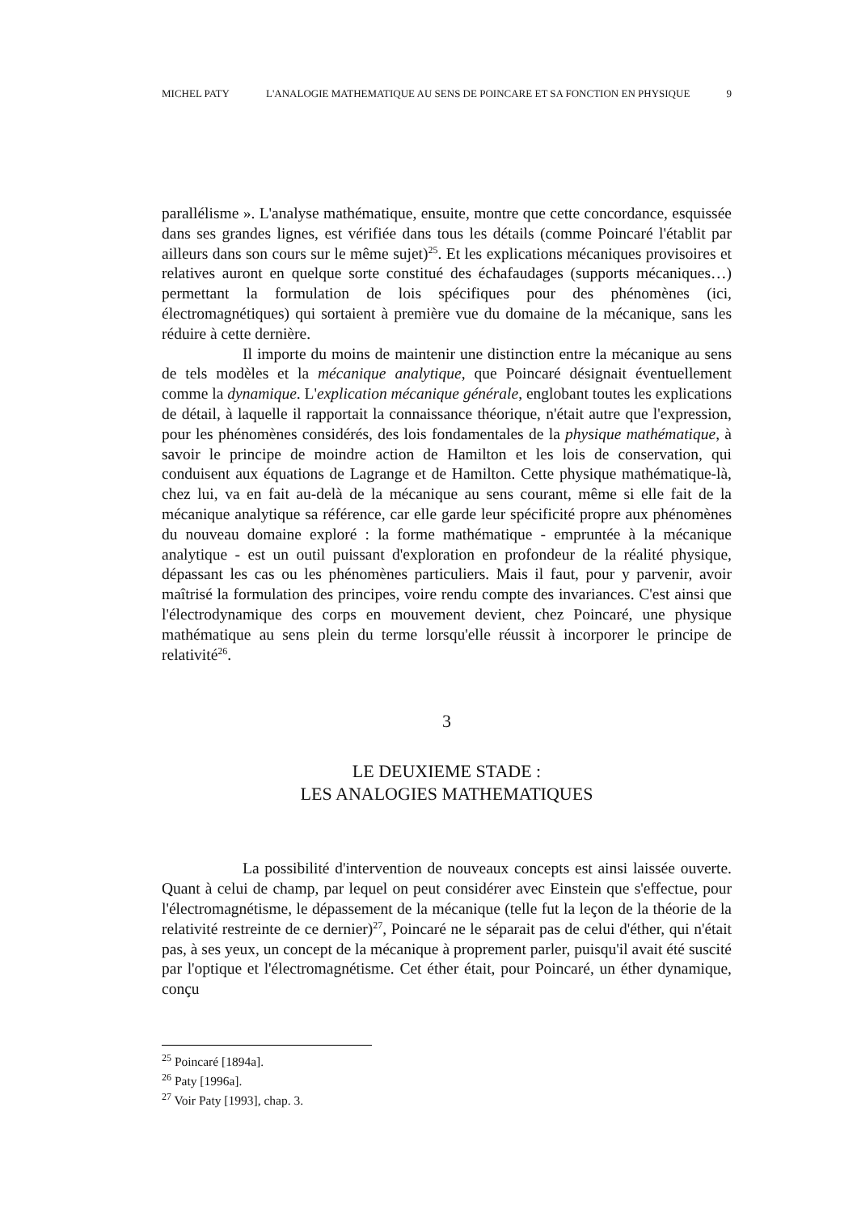MICHEL PATY L'ANALOGIE MATHEMATIQUE AU SENS DE POINCARE ET SA FONCTION EN PHYSIQUE 9
parallélisme ». L'analyse mathématique, ensuite, montre que cette concordance, esquissée dans ses grandes lignes, est vérifiée dans tous les détails (comme Poincaré l'établit par ailleurs dans son cours sur le même sujet)<sup>25</sup>. Et les explications mécaniques provisoires et relatives auront en quelque sorte constitué des échafaudages (supports mécaniques…) permettant la formulation de lois spécifiques pour des phénomènes (ici, électromagnétiques) qui sortaient à première vue du domaine de la mécanique, sans les réduire à cette dernière.
Il importe du moins de maintenir une distinction entre la mécanique au sens de tels modèles et la mécanique analytique, que Poincaré désignait éventuellement comme la dynamique. L'explication mécanique générale, englobant toutes les explications de détail, à laquelle il rapportait la connaissance théorique, n'était autre que l'expression, pour les phénomènes considérés, des lois fondamentales de la physique mathématique, à savoir le principe de moindre action de Hamilton et les lois de conservation, qui conduisent aux équations de Lagrange et de Hamilton. Cette physique mathématique-là, chez lui, va en fait au-delà de la mécanique au sens courant, même si elle fait de la mécanique analytique sa référence, car elle garde leur spécificité propre aux phénomènes du nouveau domaine exploré : la forme mathématique - empruntée à la mécanique analytique - est un outil puissant d'exploration en profondeur de la réalité physique, dépassant les cas ou les phénomènes particuliers. Mais il faut, pour y parvenir, avoir maîtrisé la formulation des principes, voire rendu compte des invariances. C'est ainsi que l'électrodynamique des corps en mouvement devient, chez Poincaré, une physique mathématique au sens plein du terme lorsqu'elle réussit à incorporer le principe de relativité<sup>26</sup>.
3
LE DEUXIEME STADE :
LES ANALOGIES MATHEMATIQUES
La possibilité d'intervention de nouveaux concepts est ainsi laissée ouverte. Quant à celui de champ, par lequel on peut considérer avec Einstein que s'effectue, pour l'électromagnétisme, le dépassement de la mécanique (telle fut la leçon de la théorie de la relativité restreinte de ce dernier)<sup>27</sup>, Poincaré ne le séparait pas de celui d'éther, qui n'était pas, à ses yeux, un concept de la mécanique à proprement parler, puisqu'il avait été suscité par l'optique et l'électromagnétisme. Cet éther était, pour Poincaré, un éther dynamique, conçu
<sup>25</sup> Poincaré [1894a].
<sup>26</sup> Paty [1996a].
<sup>27</sup> Voir Paty [1993], chap. 3.